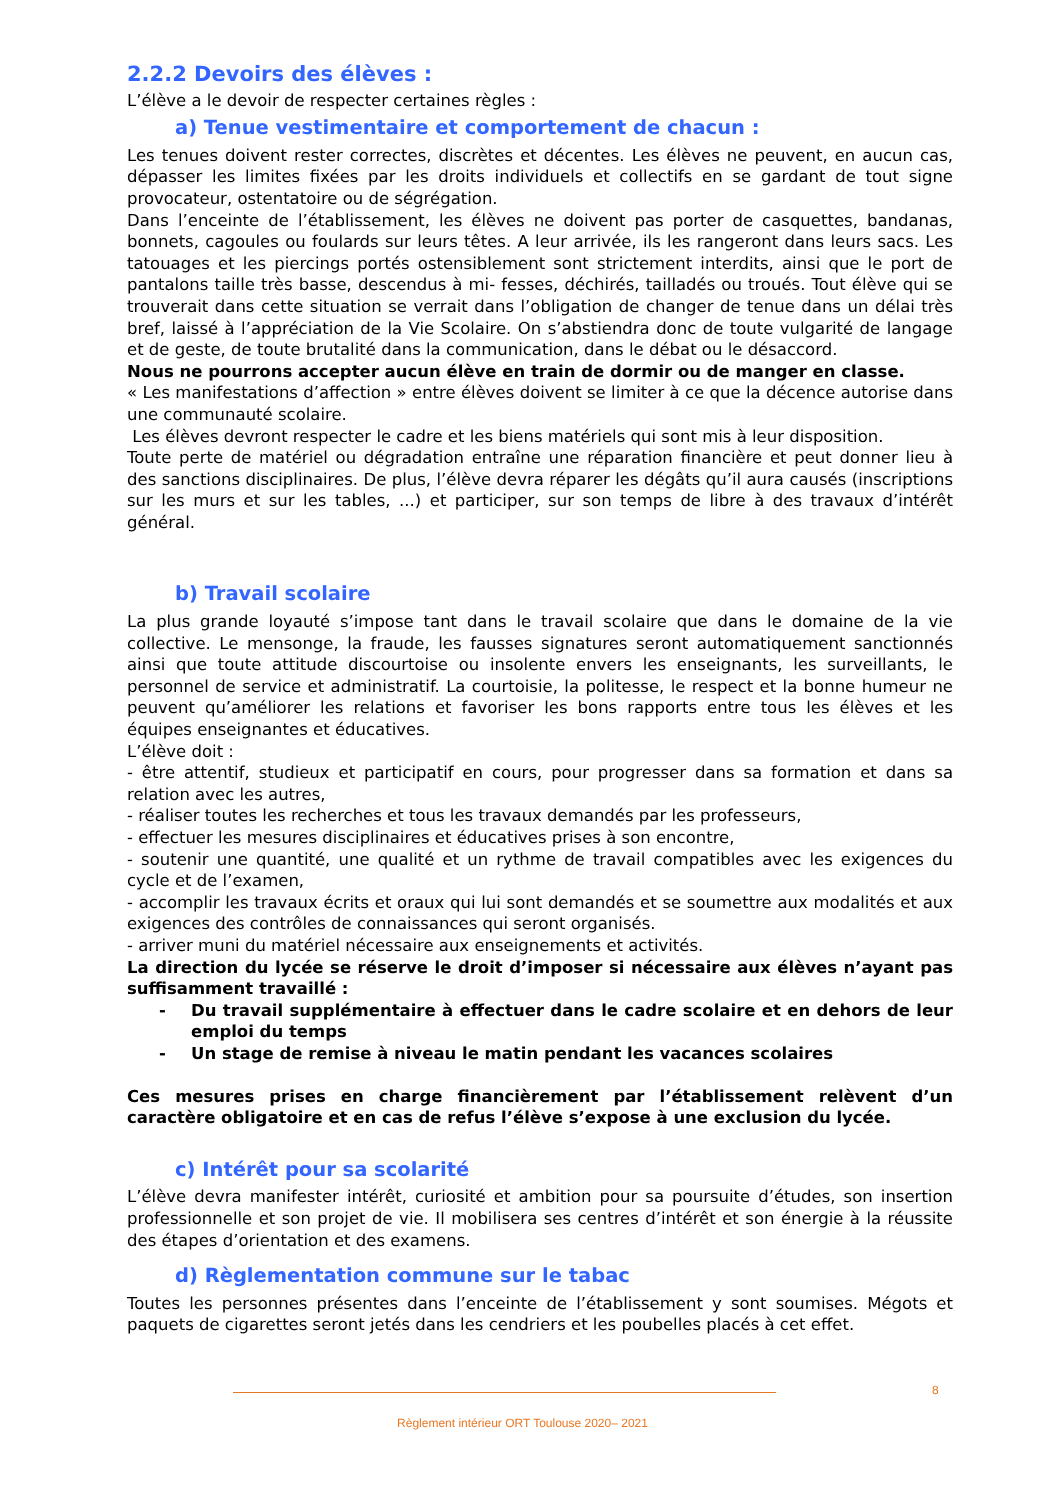2.2.2 Devoirs des élèves :
L’élève a le devoir de respecter certaines règles :
a) Tenue vestimentaire et comportement de chacun :
Les tenues doivent rester correctes, discrètes et décentes. Les élèves ne peuvent, en aucun cas, dépasser les limites fixées par les droits individuels et collectifs en se gardant de tout signe provocateur, ostentatoire ou de ségrégation.
Dans l’enceinte de l’établissement, les élèves ne doivent pas porter de casquettes, bandanas, bonnets, cagoules ou foulards sur leurs têtes. A leur arrivée, ils les rangeront dans leurs sacs. Les tatouages et les piercings portés ostensiblement sont strictement interdits, ainsi que le port de pantalons taille très basse, descendus à mi- fesses, déchirés, tailladés ou troués. Tout élève qui se trouverait dans cette situation se verrait dans l’obligation de changer de tenue dans un délai très bref, laissé à l’appréciation de la Vie Scolaire. On s’abstiendra donc de toute vulgarité de langage et de geste, de toute brutalité dans la communication, dans le débat ou le désaccord.
Nous ne pourrons accepter aucun élève en train de dormir ou de manger en classe.
« Les manifestations d’affection » entre élèves doivent se limiter à ce que la décence autorise dans une communauté scolaire.
Les élèves devront respecter le cadre et les biens matériels qui sont mis à leur disposition.
Toute perte de matériel ou dégradation entraîne une réparation financière et peut donner lieu à des sanctions disciplinaires. De plus, l’élève devra réparer les dégâts qu’il aura causés (inscriptions sur les murs et sur les tables, ...) et participer, sur son temps de libre à des travaux d’intérêt général.
b) Travail scolaire
La plus grande loyauté s’impose tant dans le travail scolaire que dans le domaine de la vie collective. Le mensonge, la fraude, les fausses signatures seront automatiquement sanctionnés ainsi que toute attitude discourtoise ou insolente envers les enseignants, les surveillants, le personnel de service et administratif. La courtoisie, la politesse, le respect et la bonne humeur ne peuvent qu’améliorer les relations et favoriser les bons rapports entre tous les élèves et les équipes enseignantes et éducatives.
L’élève doit :
- être attentif, studieux et participatif en cours, pour progresser dans sa formation et dans sa relation avec les autres,
- réaliser toutes les recherches et tous les travaux demandés par les professeurs,
- effectuer les mesures disciplinaires et éducatives prises à son encontre,
- soutenir une quantité, une qualité et un rythme de travail compatibles avec les exigences du cycle et de l’examen,
- accomplir les travaux écrits et oraux qui lui sont demandés et se soumettre aux modalités et aux exigences des contrôles de connaissances qui seront organisés.
- arriver muni du matériel nécessaire aux enseignements et activités.
La direction du lycée se réserve le droit d’imposer si nécessaire aux élèves n’ayant pas suffisamment travaillé :
- Du travail supplémentaire à effectuer dans le cadre scolaire et en dehors de leur emploi du temps
- Un stage de remise à niveau le matin pendant les vacances scolaires
Ces mesures prises en charge financièrement par l’établissement relèvent d’un caractère obligatoire et en cas de refus l’élève s’expose à une exclusion du lycée.
c) Intérêt pour sa scolarité
L’élève devra manifester intérêt, curiosité et ambition pour sa poursuite d’études, son insertion professionnelle et son projet de vie. Il mobilisera ses centres d’intérêt et son énergie à la réussite des étapes d’orientation et des examens.
d) Règlementation commune sur le tabac
Toutes les personnes présentes dans l’enceinte de l’établissement y sont soumises. Mégots et paquets de cigarettes seront jetés dans les cendriers et les poubelles placés à cet effet.
8
Règlement intérieur ORT Toulouse 2020– 2021